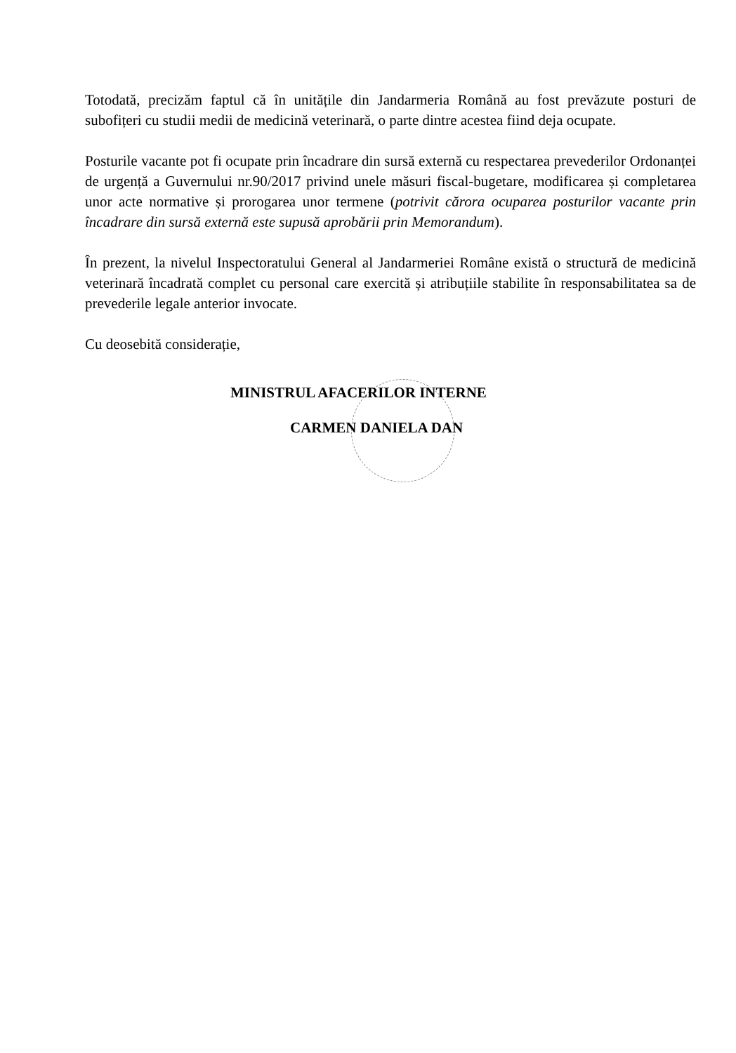Totodată, precizăm faptul că în unitățile din Jandarmeria Română au fost prevăzute posturi de subofițeri cu studii medii de medicină veterinară, o parte dintre acestea fiind deja ocupate.
Posturile vacante pot fi ocupate prin încadrare din sursă externă cu respectarea prevederilor Ordonanței de urgență a Guvernului nr.90/2017 privind unele măsuri fiscal-bugetare, modificarea și completarea unor acte normative și prorogarea unor termene (potrivit cărora ocuparea posturilor vacante prin încadrare din sursă externă este supusă aprobării prin Memorandum).
În prezent, la nivelul Inspectoratului General al Jandarmeriei Române există o structură de medicină veterinară încadrată complet cu personal care exercită și atribuțiile stabilite în responsabilitatea sa de prevederile legale anterior invocate.
Cu deosebită considerație,
MINISTRUL AFACERILOR INTERNE
CARMEN DANIELA DAN